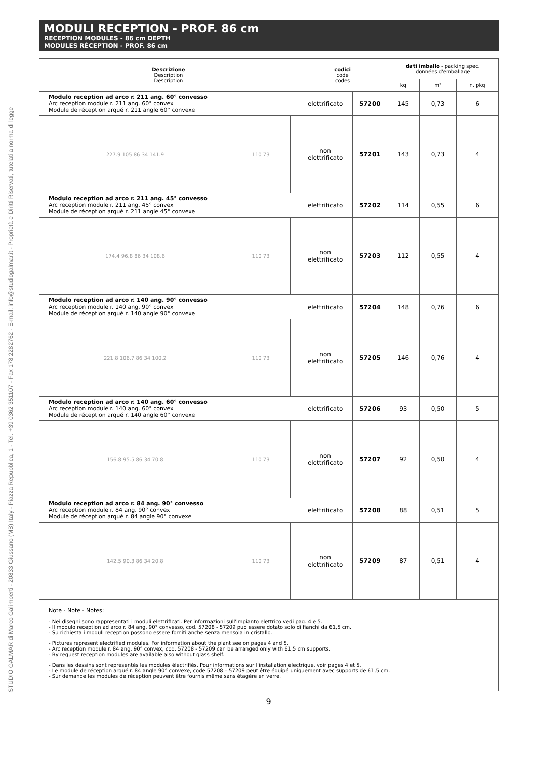STUDIO GALMAR di Marco Galimberti - 20833 Giussano (MB) Italy - Piazza Repubblica, 1 - Tel. +39 0362 351107 - Fax 178 2282762 - E-mail: info@studiogalmar.it - Proprietà e Diritti Riservati, tutelati a norma di legge
MODULI RECEPTION - PROF. 86 cm
RECEPTION MODULES - 86 cm DEPTH
MODULES RÉCEPTION - PROF. 86 cm
| Descrizione Description Description | | | codici code codes | | dati imballo - packing spec. données d'emballage | | |
| --- | --- | --- | --- | --- | --- | --- | --- |
| | | | | | kg | m³ | n. pkg |
| Modulo reception ad arco r. 211 ang. 60° convesso Arc reception module r. 211 ang. 60° convex Module de réception arqué r. 211 angle 60° convexe | | | elettrificato | 57200 | 145 | 0,73 | 6 |
| 227.9 105 86 34 141.9 | 110 73 | | | | | | |
| | | | non elettrificato | 57201 | 143 | 0,73 | 4 |
| Modulo reception ad arco r. 211 ang. 45° convesso Arc reception module r. 211 ang. 45° convex Module de réception arqué r. 211 angle 45° convexe | | | elettrificato | 57202 | 114 | 0,55 | 6 |
| 174.4 96.8 86 34 108.6 | 110 73 | | | | | | |
| | | | non elettrificato | 57203 | 112 | 0,55 | 4 |
| Modulo reception ad arco r. 140 ang. 90° convesso Arc reception module r. 140 ang. 90° convex Module de réception arqué r. 140 angle 90° convexe | | | elettrificato | 57204 | 148 | 0,76 | 6 |
| 221.8 106.7 86 34 100.2 | 110 73 | | | | | | |
| | | | non elettrificato | 57205 | 146 | 0,76 | 4 |
| Modulo reception ad arco r. 140 ang. 60° convesso Arc reception module r. 140 ang. 60° convex Module de réception arqué r. 140 angle 60° convexe | | | elettrificato | 57206 | 93 | 0,50 | 5 |
| 156.8 95.5 86 34 70.8 | 110 73 | | | | | | |
| | | | non elettrificato | 57207 | 92 | 0,50 | 4 |
| Modulo reception ad arco r. 84 ang. 90° convesso Arc reception module r. 84 ang. 90° convex Module de réception arqué r. 84 angle 90° convexe | | | elettrificato | 57208 | 88 | 0,51 | 5 |
| 142.5 90.3 86 34 20.8 | 110 73 | | | | | | |
| | | | non elettrificato | 57209 | 87 | 0,51 | 4 |
Note - Note - Notes:
- Nei disegni sono rappresentati i moduli elettrificati. Per informazioni sull'impianto elettrico vedi pag. 4 e 5.
- Il modulo reception ad arco r. 84 ang. 90° convesso, cod. 57208 - 57209 può essere dotato solo di fianchi da 61,5 cm.
- Su richiesta i moduli reception possono essere forniti anche senza mensola in cristallo.
- Pictures represent electrified modules. For information about the plant see on pages 4 and 5.
- Arc reception module r. 84 ang. 90° convex, cod. 57208 - 57209 can be arranged only with 61,5 cm supports.
- By request reception modules are available also without glass shelf.
- Dans les dessins sont représentés les modules électrifiés. Pour informations sur l'installation électrique, voir pages 4 et 5.
- Le module de réception arqué r. 84 angle 90° convexe, code 57208 – 57209 peut être équipé uniquement avec supports de 61,5 cm.
- Sur demande les modules de réception peuvent être fournis même sans étagère en verre.
9